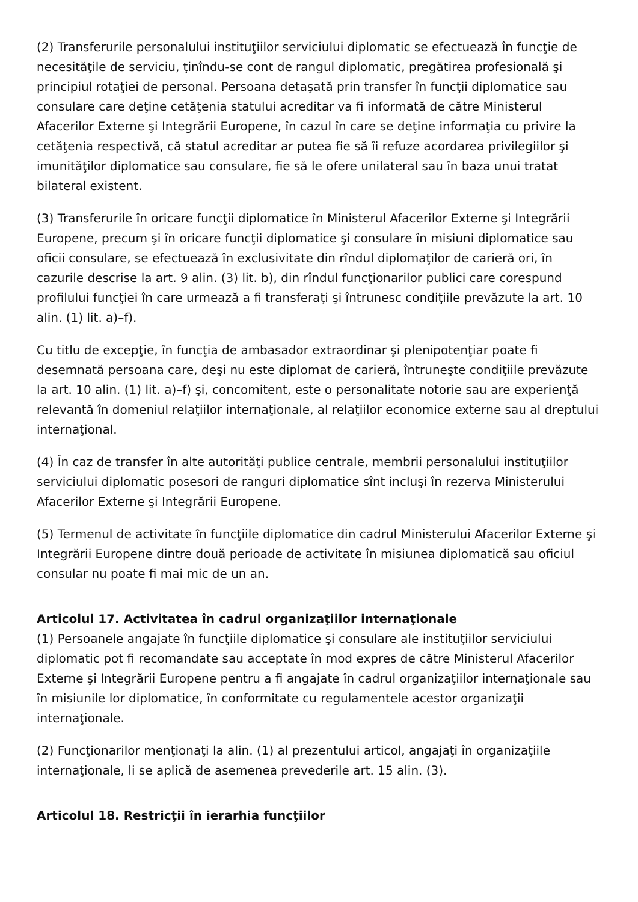(2) Transferurile personalului instituţiilor serviciului diplomatic se efectuează în funcţie de necesităţile de serviciu, ţinîndu-se cont de rangul diplomatic, pregătirea profesională şi principiul rotaţiei de personal. Persoana detaşată prin transfer în funcţii diplomatice sau consulare care deţine cetăţenia statului acreditar va fi informată de către Ministerul Afacerilor Externe şi Integrării Europene, în cazul în care se deţine informaţia cu privire la cetăţenia respectivă, că statul acreditar ar putea fie să îi refuze acordarea privilegiilor şi imunităţilor diplomatice sau consulare, fie să le ofere unilateral sau în baza unui tratat bilateral existent.
(3) Transferurile în oricare funcţii diplomatice în Ministerul Afacerilor Externe şi Integrării Europene, precum şi în oricare funcţii diplomatice şi consulare în misiuni diplomatice sau oficii consulare, se efectuează în exclusivitate din rîndul diplomaţilor de carieră ori, în cazurile descrise la art. 9 alin. (3) lit. b), din rîndul funcţionarilor publici care corespund profilului funcţiei în care urmează a fi transferaţi şi întrunesc condiţiile prevăzute la art. 10 alin. (1) lit. a)–f).
Cu titlu de excepţie, în funcţia de ambasador extraordinar şi plenipotenţiar poate fi desemnată persoana care, deşi nu este diplomat de carieră, întruneşte condiţiile prevăzute la art. 10 alin. (1) lit. a)–f) şi, concomitent, este o personalitate notorie sau are experienţă relevantă în domeniul relaţiilor internaţionale, al relaţiilor economice externe sau al dreptului internaţional.
(4) În caz de transfer în alte autorităţi publice centrale, membrii personalului instituţiilor serviciului diplomatic posesori de ranguri diplomatice sînt incluşi în rezerva Ministerului Afacerilor Externe şi Integrării Europene.
(5) Termenul de activitate în funcţiile diplomatice din cadrul Ministerului Afacerilor Externe şi Integrării Europene dintre două perioade de activitate în misiunea diplomatică sau oficiul consular nu poate fi mai mic de un an.
Articolul 17. Activitatea în cadrul organizaţiilor internaţionale
(1) Persoanele angajate în funcţiile diplomatice şi consulare ale instituţiilor serviciului diplomatic pot fi recomandate sau acceptate în mod expres de către Ministerul Afacerilor Externe şi Integrării Europene pentru a fi angajate în cadrul organizaţiilor internaţionale sau în misiunile lor diplomatice, în conformitate cu regulamentele acestor organizaţii internaţionale.
(2) Funcţionarilor menţionaţi la alin. (1) al prezentului articol, angajaţi în organizaţiile internaţionale, li se aplică de asemenea prevederile art. 15 alin. (3).
Articolul 18. Restricţii în ierarhia funcţiilor